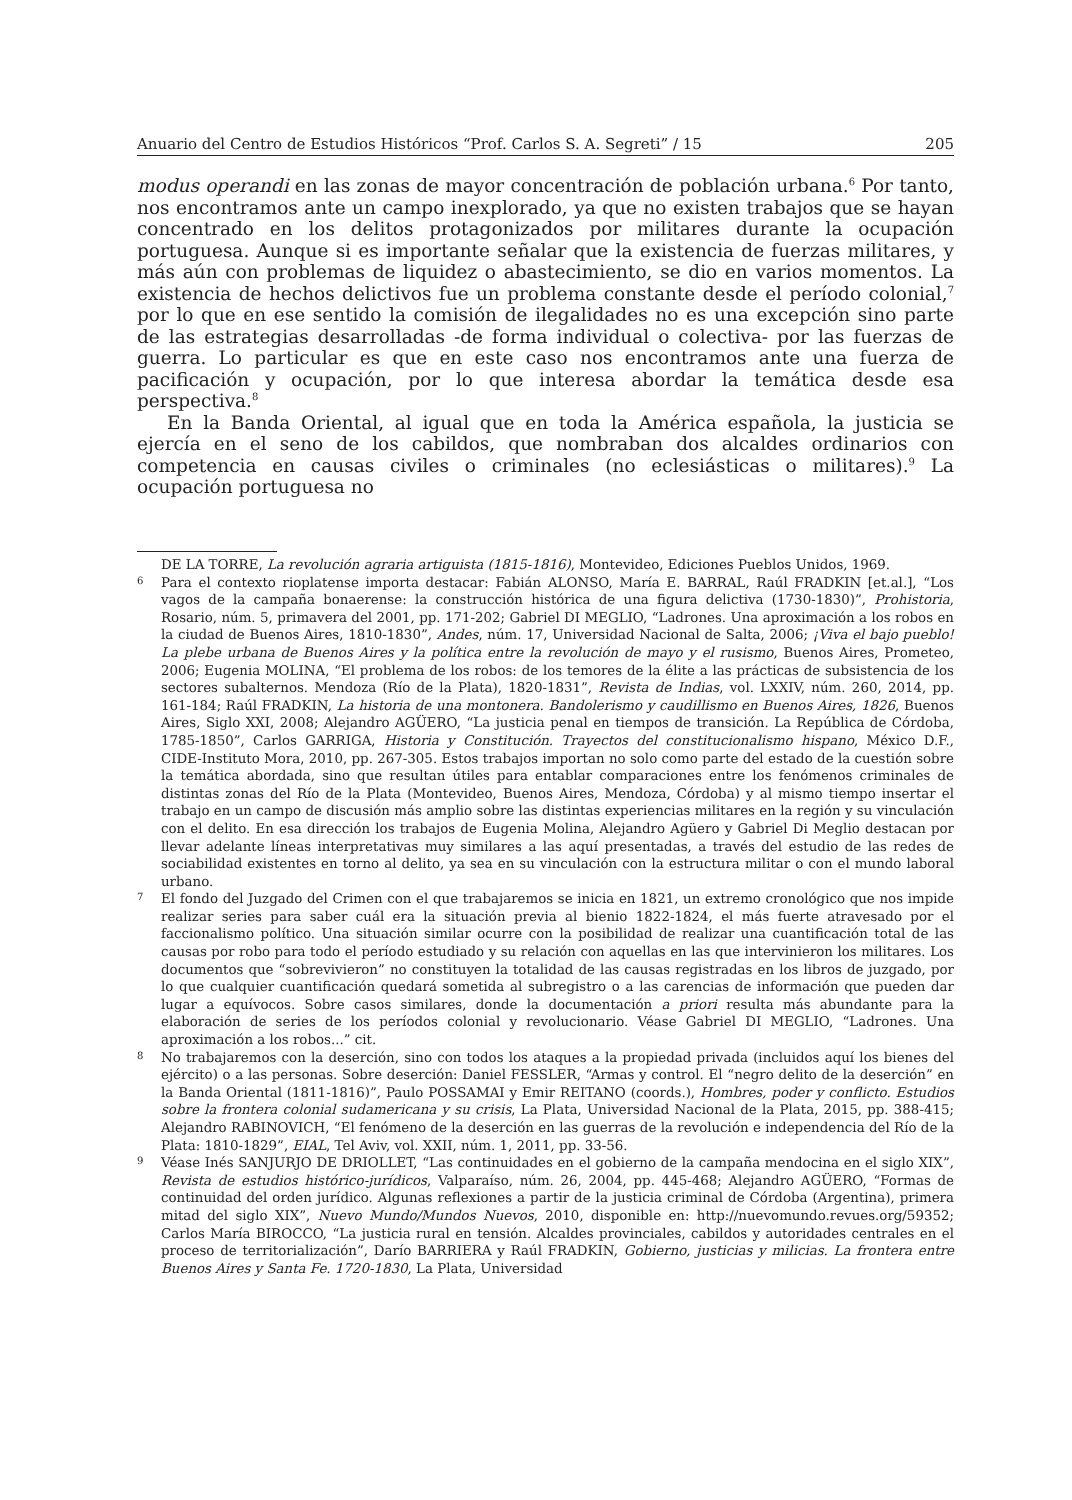Anuario del Centro de Estudios Históricos “Prof. Carlos S. A. Segreti” / 15 205
modus operandi en las zonas de mayor concentración de población urbana.<sup>6</sup> Por tanto, nos encontramos ante un campo inexplorado, ya que no existen trabajos que se hayan concentrado en los delitos protagonizados por militares durante la ocupación portuguesa. Aunque si es importante señalar que la existencia de fuerzas militares, y más aún con problemas de liquidez o abastecimiento, se dio en varios momentos. La existencia de hechos delictivos fue un problema constante desde el período colonial,<sup>7</sup> por lo que en ese sentido la comisión de ilegalidades no es una excepción sino parte de las estrategias desarrolladas -de forma individual o colectiva- por las fuerzas de guerra. Lo particular es que en este caso nos encontramos ante una fuerza de pacificación y ocupación, por lo que interesa abordar la temática desde esa perspectiva.<sup>8</sup>
En la Banda Oriental, al igual que en toda la América española, la justicia se ejercía en el seno de los cabildos, que nombraban dos alcaldes ordinarios con competencia en causas civiles o criminales (no eclesiásticas o militares).<sup>9</sup> La ocupación portuguesa no
DE LA TORRE, La revolución agraria artiguista (1815-1816), Montevideo, Ediciones Pueblos Unidos, 1969.
6 Para el contexto rioplatense importa destacar: Fabián ALONSO, María E. BARRAL, Raúl FRADKIN [et.al.], “Los vagos de la campaña bonaerense: la construcción histórica de una figura delictiva (1730-1830)”, Prohistoria, Rosario, núm. 5, primavera del 2001, pp. 171-202; Gabriel DI MEGLIO, “Ladrones. Una aproximación a los robos en la ciudad de Buenos Aires, 1810-1830”, Andes, núm. 17, Universidad Nacional de Salta, 2006; ¡Viva el bajo pueblo! La plebe urbana de Buenos Aires y la política entre la revolución de mayo y el rusismo, Buenos Aires, Prometeo, 2006; Eugenia MOLINA, “El problema de los robos: de los temores de la élite a las prácticas de subsistencia de los sectores subalternos. Mendoza (Río de la Plata), 1820-1831”, Revista de Indias, vol. LXXIV, núm. 260, 2014, pp. 161-184; Raúl FRADKIN, La historia de una montonera. Bandolerismo y caudillismo en Buenos Aires, 1826, Buenos Aires, Siglo XXI, 2008; Alejandro AGÜERO, “La justicia penal en tiempos de transición. La República de Córdoba, 1785-1850”, Carlos GARRIGA, Historia y Constitución. Trayectos del constitucionalismo hispano, México D.F., CIDE-Instituto Mora, 2010, pp. 267-305. Estos trabajos importan no solo como parte del estado de la cuestión sobre la temática abordada, sino que resultan útiles para entablar comparaciones entre los fenómenos criminales de distintas zonas del Río de la Plata (Montevideo, Buenos Aires, Mendoza, Córdoba) y al mismo tiempo insertar el trabajo en un campo de discusión más amplio sobre las distintas experiencias militares en la región y su vinculación con el delito. En esa dirección los trabajos de Eugenia Molina, Alejandro Agüero y Gabriel Di Meglio destacan por llevar adelante líneas interpretativas muy similares a las aquí presentadas, a través del estudio de las redes de sociabilidad existentes en torno al delito, ya sea en su vinculación con la estructura militar o con el mundo laboral urbano.
7 El fondo del Juzgado del Crimen con el que trabajaremos se inicia en 1821, un extremo cronológico que nos impide realizar series para saber cuál era la situación previa al bienio 1822-1824, el más fuerte atravesado por el faccionalismo político. Una situación similar ocurre con la posibilidad de realizar una cuantificación total de las causas por robo para todo el período estudiado y su relación con aquellas en las que intervinieron los militares. Los documentos que “sobrevivieron” no constituyen la totalidad de las causas registradas en los libros de juzgado, por lo que cualquier cuantificación quedará sometida al subregistro o a las carencias de información que pueden dar lugar a equívocos. Sobre casos similares, donde la documentación a priori resulta más abundante para la elaboración de series de los períodos colonial y revolucionario. Véase Gabriel DI MEGLIO, “Ladrones. Una aproximación a los robos...” cit.
8 No trabajaremos con la deserción, sino con todos los ataques a la propiedad privada (incluidos aquí los bienes del ejército) o a las personas. Sobre deserción: Daniel FESSLER, “Armas y control. El “negro delito de la deserción” en la Banda Oriental (1811-1816)”, Paulo POSSAMAI y Emir REITANO (coords.), Hombres, poder y conflicto. Estudios sobre la frontera colonial sudamericana y su crisis, La Plata, Universidad Nacional de la Plata, 2015, pp. 388-415; Alejandro RABINOVICH, “El fenómeno de la deserción en las guerras de la revolución e independencia del Río de la Plata: 1810-1829”, EIAL, Tel Aviv, vol. XXII, núm. 1, 2011, pp. 33-56.
9 Véase Inés SANJURJO DE DRIOLLET, “Las continuidades en el gobierno de la campaña mendocina en el siglo XIX”, Revista de estudios histórico-jurídicos, Valparaíso, núm. 26, 2004, pp. 445-468; Alejandro AGÜERO, “Formas de continuidad del orden jurídico. Algunas reflexiones a partir de la justicia criminal de Córdoba (Argentina), primera mitad del siglo XIX”, Nuevo Mundo/Mundos Nuevos, 2010, disponible en: http://nuevomundo.revues.org/59352; Carlos María BIROCCO, “La justicia rural en tensión. Alcaldes provinciales, cabildos y autoridades centrales en el proceso de territorialización”, Darío BARRIERA y Raúl FRADKIN, Gobierno, justicias y milicias. La frontera entre Buenos Aires y Santa Fe. 1720-1830, La Plata, Universidad